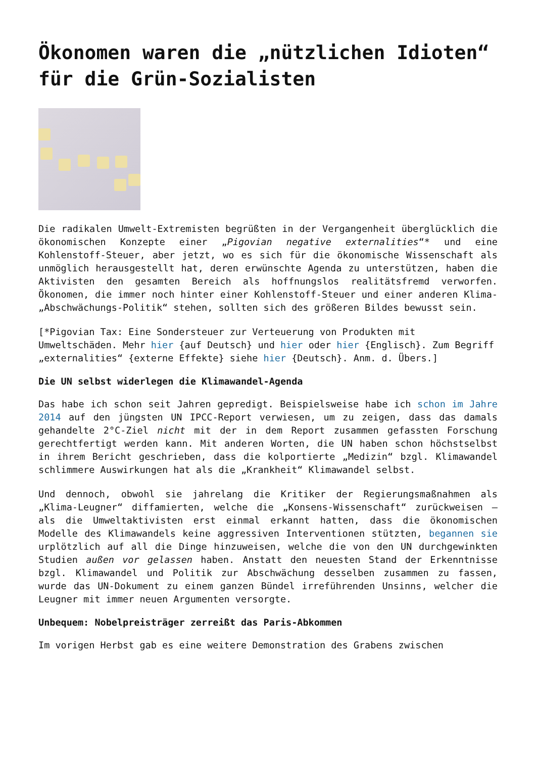Ökonomen waren die „nützlichen Idioten“ für die Grün-Sozialisten
Die radikalen Umwelt-Extremisten begrüßten in der Vergangenheit überglücklich die ökonomischen Konzepte einer „Pigovian negative externalities“* und eine Kohlenstoff-Steuer, aber jetzt, wo es sich für die ökonomische Wissenschaft als unmöglich herausgestellt hat, deren erwünschte Agenda zu unterstützen, haben die Aktivisten den gesamten Bereich als hoffnungslos realitätsfremd verworfen. Ökonomen, die immer noch hinter einer Kohlenstoff-Steuer und einer anderen Klima-„Abschwächungs-Politik“ stehen, sollten sich des größeren Bildes bewusst sein.
[*Pigovian Tax: Eine Sondersteuer zur Verteuerung von Produkten mit Umweltschäden. Mehr hier {auf Deutsch} und hier oder hier {Englisch}. Zum Begriff „externalities“ {externe Effekte} siehe hier {Deutsch}. Anm. d. Übers.]
Die UN selbst widerlegen die Klimawandel-Agenda
Das habe ich schon seit Jahren gepredigt. Beispielsweise habe ich schon im Jahre 2014 auf den jüngsten UN IPCC-Report verwiesen, um zu zeigen, dass das damals gehandelte 2°C-Ziel nicht mit der in dem Report zusammen gefassten Forschung gerechtfertigt werden kann. Mit anderen Worten, die UN haben schon höchstselbst in ihrem Bericht geschrieben, dass die kolportierte „Medizin“ bzgl. Klimawandel schlimmere Auswirkungen hat als die „Krankheit“ Klimawandel selbst.
Und dennoch, obwohl sie jahrelang die Kritiker der Regierungsmaßnahmen als „Klima-Leugner“ diffamierten, welche die „Konsens-Wissenschaft“ zurückweisen – als die Umweltaktivisten erst einmal erkannt hatten, dass die ökonomischen Modelle des Klimawandels keine aggressiven Interventionen stützten, begannen sie urplötzlich auf all die Dinge hinzuweisen, welche die von den UN durchgewinkten Studien außen vor gelassen haben. Anstatt den neuesten Stand der Erkenntnisse bzgl. Klimawandel und Politik zur Abschwächung desselben zusammen zu fassen, wurde das UN-Dokument zu einem ganzen Bündel irreführenden Unsinns, welcher die Leugner mit immer neuen Argumenten versorgte.
Unbequem: Nobelpreisträger zerreißt das Paris-Abkommen
Im vorigen Herbst gab es eine weitere Demonstration des Grabens zwischen